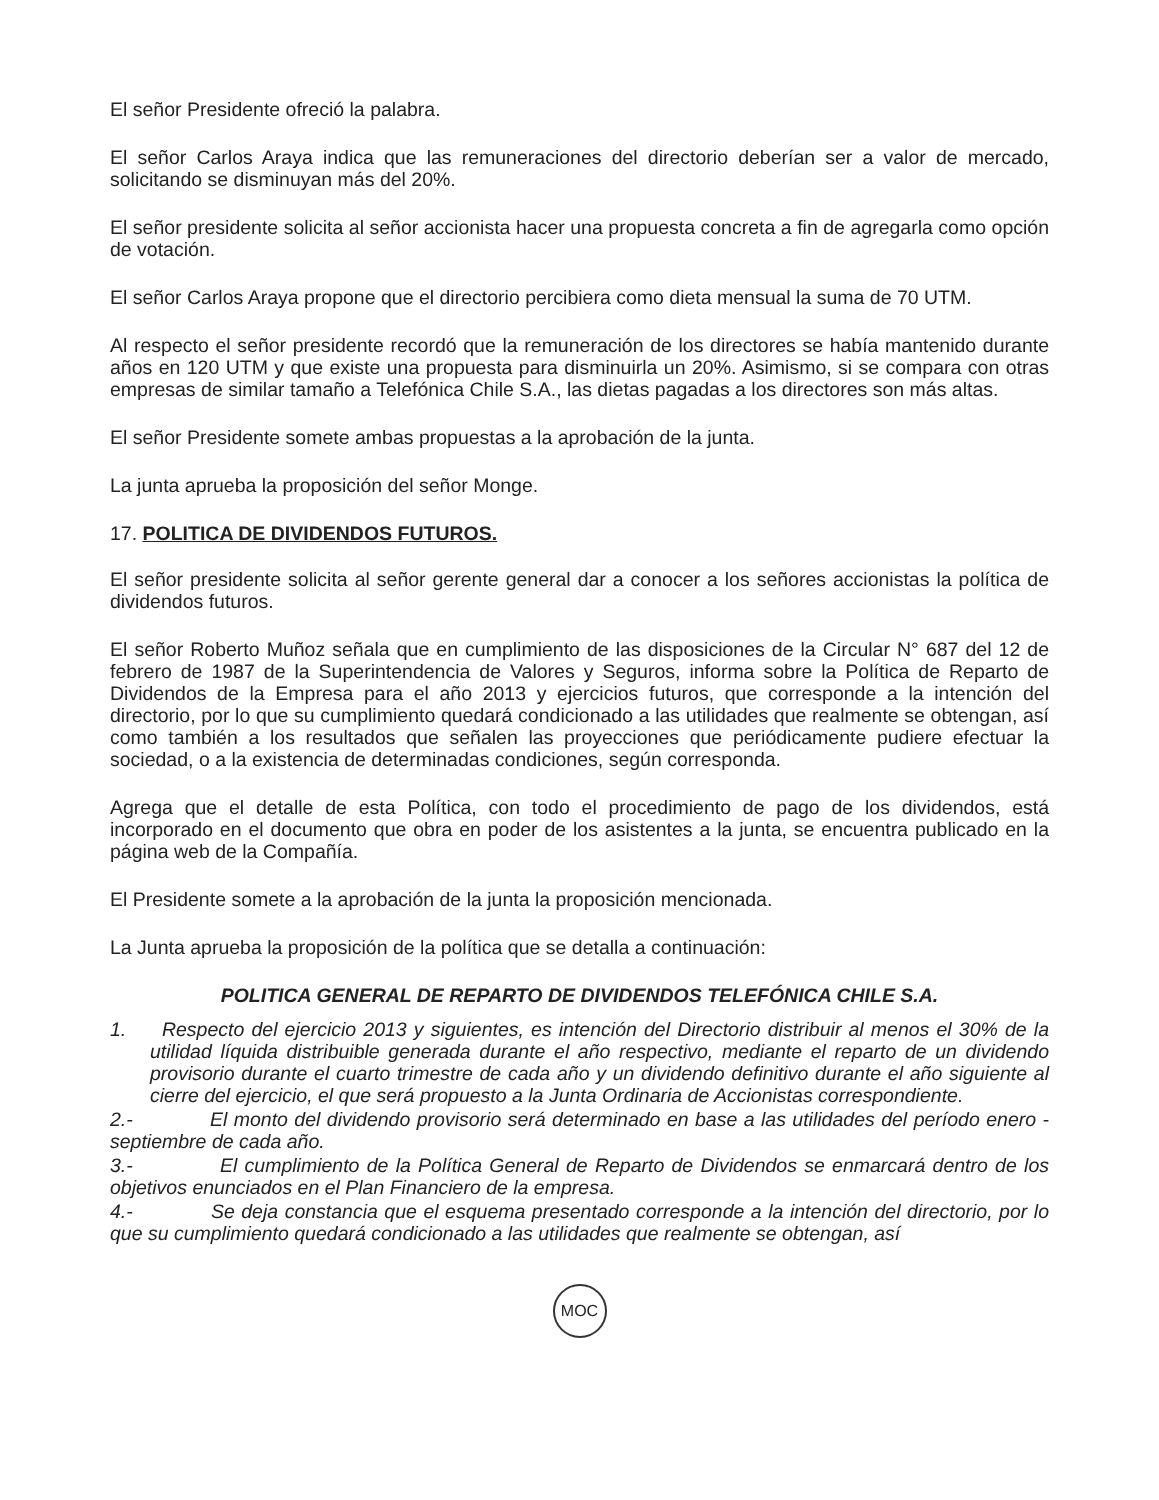El señor Presidente ofreció la palabra.
El señor Carlos Araya indica que las remuneraciones del directorio deberían ser a valor de mercado, solicitando se disminuyan más del 20%.
El señor presidente solicita al señor accionista hacer una propuesta concreta a fin de agregarla como opción de votación.
El señor Carlos Araya propone que el directorio percibiera como dieta mensual la suma de 70 UTM.
Al respecto el señor presidente recordó que la remuneración de los directores se había mantenido durante años en 120 UTM y que existe una propuesta para disminuirla un 20%. Asimismo, si se compara con otras empresas de similar tamaño a Telefónica Chile S.A., las dietas pagadas a los directores son más altas.
El señor Presidente somete ambas propuestas a la aprobación de la junta.
La junta aprueba la proposición del señor Monge.
17. POLITICA DE DIVIDENDOS FUTUROS.
El señor presidente solicita al señor gerente general dar a conocer a los señores accionistas la política de dividendos futuros.
El señor Roberto Muñoz señala que en cumplimiento de las disposiciones de la Circular N° 687 del 12 de febrero de 1987 de la Superintendencia de Valores y Seguros, informa sobre la Política de Reparto de Dividendos de la Empresa para el año 2013 y ejercicios futuros, que corresponde a la intención del directorio, por lo que su cumplimiento quedará condicionado a las utilidades que realmente se obtengan, así como también a los resultados que señalen las proyecciones que periódicamente pudiere efectuar la sociedad, o a la existencia de determinadas condiciones, según corresponda.
Agrega que el detalle de esta Política, con todo el procedimiento de pago de los dividendos, está incorporado en el documento que obra en poder de los asistentes a la junta, se encuentra publicado en la página web de la Compañía.
El Presidente somete a la aprobación de la junta la proposición mencionada.
La Junta aprueba la proposición de la política que se detalla a continuación:
POLITICA GENERAL DE REPARTO DE DIVIDENDOS TELEFÓNICA CHILE S.A.
1. Respecto del ejercicio 2013 y siguientes, es intención del Directorio distribuir al menos el 30% de la utilidad líquida distribuible generada durante el año respectivo, mediante el reparto de un dividendo provisorio durante el cuarto trimestre de cada año y un dividendo definitivo durante el año siguiente al cierre del ejercicio, el que será propuesto a la Junta Ordinaria de Accionistas correspondiente.
2.- El monto del dividendo provisorio será determinado en base a las utilidades del período enero - septiembre de cada año.
3.- El cumplimiento de la Política General de Reparto de Dividendos se enmarcará dentro de los objetivos enunciados en el Plan Financiero de la empresa.
4.- Se deja constancia que el esquema presentado corresponde a la intención del directorio, por lo que su cumplimiento quedará condicionado a las utilidades que realmente se obtengan, así
MOC